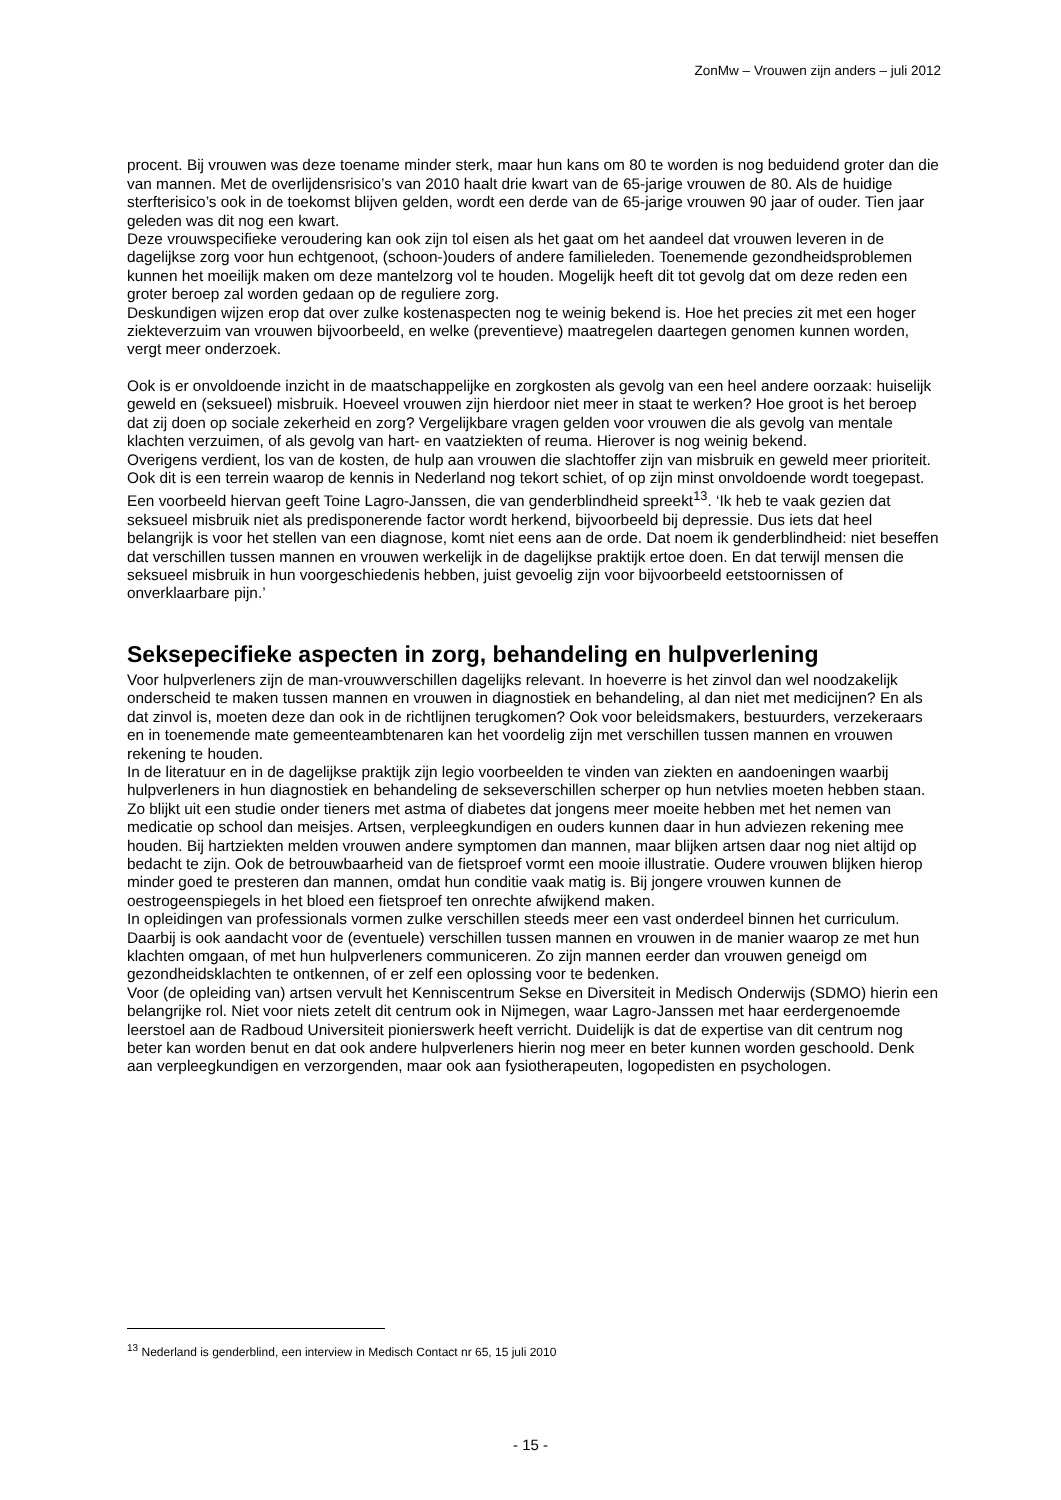ZonMw – Vrouwen zijn anders – juli 2012
procent. Bij vrouwen was deze toename minder sterk, maar hun kans om 80 te worden is nog beduidend groter dan die van mannen. Met de overlijdensrisico’s van 2010 haalt drie kwart van de 65-jarige vrouwen de 80. Als de huidige sterfterisico’s ook in de toekomst blijven gelden, wordt een derde van de 65-jarige vrouwen 90 jaar of ouder. Tien jaar geleden was dit nog een kwart.
Deze vrouwspecifieke veroudering kan ook zijn tol eisen als het gaat om het aandeel dat vrouwen leveren in de dagelijkse zorg voor hun echtgenoot, (schoon-)ouders of andere familieleden. Toenemende gezondheidsproblemen kunnen het moeilijk maken om deze mantelzorg vol te houden. Mogelijk heeft dit tot gevolg dat om deze reden een groter beroep zal worden gedaan op de reguliere zorg.
Deskundigen wijzen erop dat over zulke kostenaspecten nog te weinig bekend is. Hoe het precies zit met een hoger ziekteverzuim van vrouwen bijvoorbeeld, en welke (preventieve) maatregelen daartegen genomen kunnen worden, vergt meer onderzoek.
Ook is er onvoldoende inzicht in de maatschappelijke en zorgkosten als gevolg van een heel andere oorzaak: huiselijk geweld en (seksueel) misbruik. Hoeveel vrouwen zijn hierdoor niet meer in staat te werken? Hoe groot is het beroep dat zij doen op sociale zekerheid en zorg? Vergelijkbare vragen gelden voor vrouwen die als gevolg van mentale klachten verzuimen, of als gevolg van hart- en vaatziekten of reuma. Hierover is nog weinig bekend.
Overigens verdient, los van de kosten, de hulp aan vrouwen die slachtoffer zijn van misbruik en geweld meer prioriteit. Ook dit is een terrein waarop de kennis in Nederland nog tekort schiet, of op zijn minst onvoldoende wordt toegepast. Een voorbeeld hiervan geeft Toine Lagro-Janssen, die van genderblindheid spreekt<sup>13</sup>. ‘Ik heb te vaak gezien dat seksueel misbruik niet als predisponerende factor wordt herkend, bijvoorbeeld bij depressie. Dus iets dat heel belangrijk is voor het stellen van een diagnose, komt niet eens aan de orde. Dat noem ik genderblindheid: niet beseffen dat verschillen tussen mannen en vrouwen werkelijk in de dagelijkse praktijk ertoe doen. En dat terwijl mensen die seksueel misbruik in hun voorgeschiedenis hebben, juist gevoelig zijn voor bijvoorbeeld eetstoornissen of onverklaarbare pijn.’
Seksepecifieke aspecten in zorg, behandeling en hulpverlening
Voor hulpverleners zijn de man-vrouwverschillen dagelijks relevant. In hoeverre is het zinvol dan wel noodzakelijk onderscheid te maken tussen mannen en vrouwen in diagnostiek en behandeling, al dan niet met medicijnen? En als dat zinvol is, moeten deze dan ook in de richtlijnen terugkomen? Ook voor beleidsmakers, bestuurders, verzekeraars en in toenemende mate gemeenteambtenaren kan het voordelig zijn met verschillen tussen mannen en vrouwen rekening te houden.
In de literatuur en in de dagelijkse praktijk zijn legio voorbeelden te vinden van ziekten en aandoeningen waarbij hulpverleners in hun diagnostiek en behandeling de sekseverschillen scherper op hun netvlies moeten hebben staan. Zo blijkt uit een studie onder tieners met astma of diabetes dat jongens meer moeite hebben met het nemen van medicatie op school dan meisjes. Artsen, verpleegkundigen en ouders kunnen daar in hun adviezen rekening mee houden. Bij hartziekten melden vrouwen andere symptomen dan mannen, maar blijken artsen daar nog niet altijd op bedacht te zijn. Ook de betrouwbaarheid van de fietsproef vormt een mooie illustratie. Oudere vrouwen blijken hierop minder goed te presteren dan mannen, omdat hun conditie vaak matig is. Bij jongere vrouwen kunnen de oestrogeenspiegels in het bloed een fietsproef ten onrechte afwijkend maken.
In opleidingen van professionals vormen zulke verschillen steeds meer een vast onderdeel binnen het curriculum. Daarbij is ook aandacht voor de (eventuele) verschillen tussen mannen en vrouwen in de manier waarop ze met hun klachten omgaan, of met hun hulpverleners communiceren. Zo zijn mannen eerder dan vrouwen geneigd om gezondheidsklachten te ontkennen, of er zelf een oplossing voor te bedenken.
Voor (de opleiding van) artsen vervult het Kenniscentrum Sekse en Diversiteit in Medisch Onderwijs (SDMO) hierin een belangrijke rol. Niet voor niets zetelt dit centrum ook in Nijmegen, waar Lagro-Janssen met haar eerdergenoemde leerstoel aan de Radboud Universiteit pionierswerk heeft verricht. Duidelijk is dat de expertise van dit centrum nog beter kan worden benut en dat ook andere hulpverleners hierin nog meer en beter kunnen worden geschoold. Denk aan verpleegkundigen en verzorgenden, maar ook aan fysiotherapeuten, logopedisten en psychologen.
<sup>13</sup> Nederland is genderblind, een interview in Medisch Contact nr 65, 15 juli 2010
- 15 -